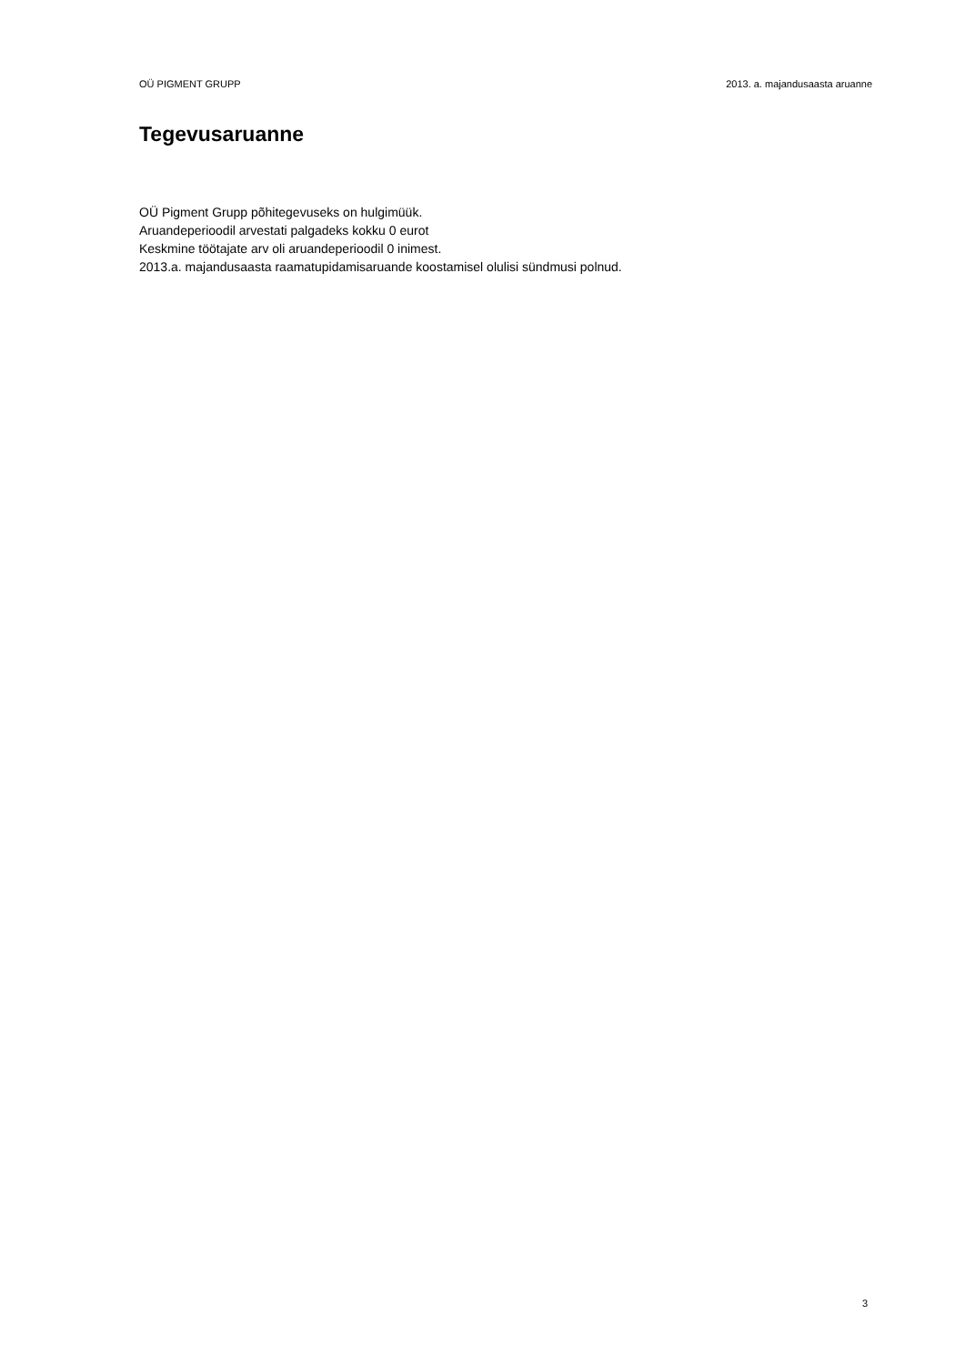OÜ PIGMENT GRUPP 2013. a. majandusaasta aruanne
Tegevusaruanne
OÜ Pigment Grupp põhitegevuseks on hulgimüük.
Aruandeperioodil arvestati palgadeks kokku 0 eurot
Keskmine töötajate arv oli aruandeperioodil 0 inimest.
2013.a. majandusaasta raamatupidamisaruande koostamisel olulisi sündmusi polnud.
3